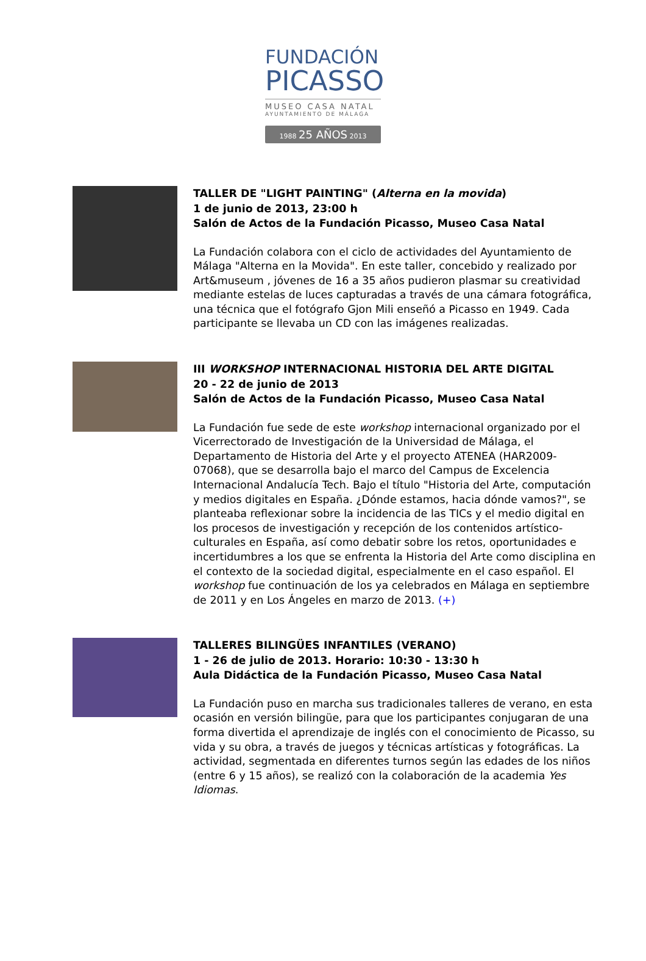FUNDACIÓN
PICASSO
MUSEO CASA NATAL
AYUNTAMIENTO DE MÁLAGA
1988 25 AÑOS 2013
TALLER DE "LIGHT PAINTING" (Alterna en la movida)
1 de junio de 2013, 23:00 h
Salón de Actos de la Fundación Picasso, Museo Casa Natal
La Fundación colabora con el ciclo de actividades del Ayuntamiento de Málaga "Alterna en la Movida". En este taller, concebido y realizado por Art&museum , jóvenes de 16 a 35 años pudieron plasmar su creatividad mediante estelas de luces capturadas a través de una cámara fotográfica, una técnica que el fotógrafo Gjon Mili enseñó a Picasso en 1949. Cada participante se llevaba un CD con las imágenes realizadas.
III WORKSHOP INTERNACIONAL HISTORIA DEL ARTE DIGITAL
20 - 22 de junio de 2013
Salón de Actos de la Fundación Picasso, Museo Casa Natal
La Fundación fue sede de este workshop internacional organizado por el Vicerrectorado de Investigación de la Universidad de Málaga, el Departamento de Historia del Arte y el proyecto ATENEA (HAR2009-07068), que se desarrolla bajo el marco del Campus de Excelencia Internacional Andalucía Tech. Bajo el título "Historia del Arte, computación y medios digitales en España. ¿Dónde estamos, hacia dónde vamos?", se planteaba reflexionar sobre la incidencia de las TICs y el medio digital en los procesos de investigación y recepción de los contenidos artístico-culturales en España, así como debatir sobre los retos, oportunidades e incertidumbres a los que se enfrenta la Historia del Arte como disciplina en el contexto de la sociedad digital, especialmente en el caso español. El workshop fue continuación de los ya celebrados en Málaga en septiembre de 2011 y en Los Ángeles en marzo de 2013. (+)
TALLERES BILINGÜES INFANTILES (VERANO)
1 - 26 de julio de 2013. Horario: 10:30 - 13:30 h
Aula Didáctica de la Fundación Picasso, Museo Casa Natal
La Fundación puso en marcha sus tradicionales talleres de verano, en esta ocasión en versión bilingüe, para que los participantes conjugaran de una forma divertida el aprendizaje de inglés con el conocimiento de Picasso, su vida y su obra, a través de juegos y técnicas artísticas y fotográficas. La actividad, segmentada en diferentes turnos según las edades de los niños (entre 6 y 15 años), se realizó con la colaboración de la academia Yes Idiomas.